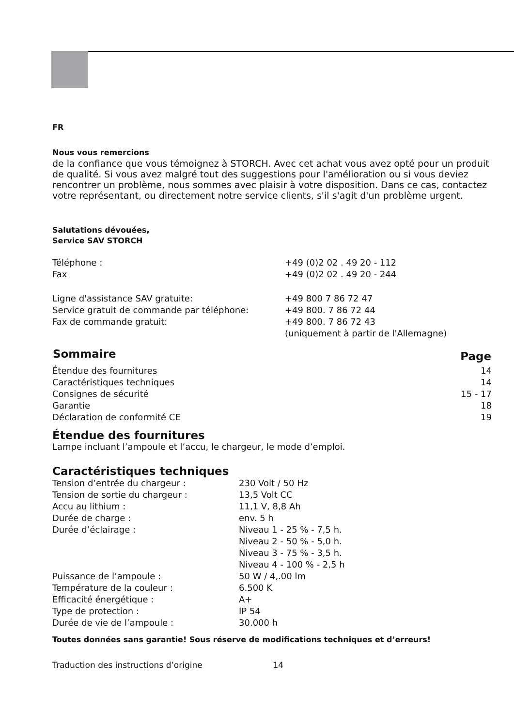FR
Nous vous remercions
de la confiance que vous témoignez à STORCH. Avec cet achat vous avez opté pour un produit de qualité. Si vous avez malgré tout des suggestions pour l'amélioration ou si vous deviez rencontrer un problème, nous sommes avec plaisir à votre disposition. Dans ce cas, contactez votre représentant, ou directement notre service clients, s'il s'agit d'un problème urgent.
Salutations dévouées,
Service SAV STORCH
| Téléphone : | +49 (0)2 02 . 49 20 - 112 |
| Fax | +49 (0)2 02 . 49 20 - 244 |
| Ligne d'assistance SAV gratuite: | +49 800 7 86 72 47 |
| Service gratuit de commande par téléphone: | +49 800. 7 86 72 44 |
| Fax de commande gratuit: | +49 800. 7 86 72 43 (uniquement à partir de l'Allemagne) |
| Sommaire | Page |
| --- | --- |
| Étendue des fournitures | 14 |
| Caractéristiques techniques | 14 |
| Consignes de sécurité | 15 - 17 |
| Garantie | 18 |
| Déclaration de conformité CE | 19 |
Étendue des fournitures
Lampe incluant l’ampoule et l’accu, le chargeur, le mode d’emploi.
Caractéristiques techniques
| Tension d’entrée du chargeur : | 230 Volt / 50 Hz |
| Tension de sortie du chargeur : | 13,5 Volt CC |
| Accu au lithium : | 11,1 V, 8,8 Ah |
| Durée de charge : | env. 5 h |
| Durée d’éclairage : | Niveau 1 - 25 % - 7,5 h. Niveau 2 - 50 % - 5,0 h. Niveau 3 - 75 % - 3,5 h. Niveau 4 - 100 % - 2,5 h |
| Puissance de l’ampoule : | 50 W / 4,.00 lm |
| Température de la couleur : | 6.500 K |
| Efficacité énergétique : | A+ |
| Type de protection : | IP 54 |
| Durée de vie de l’ampoule : | 30.000 h |
Toutes données sans garantie! Sous réserve de modifications techniques et d’erreurs!
Traduction des instructions d’origine 14